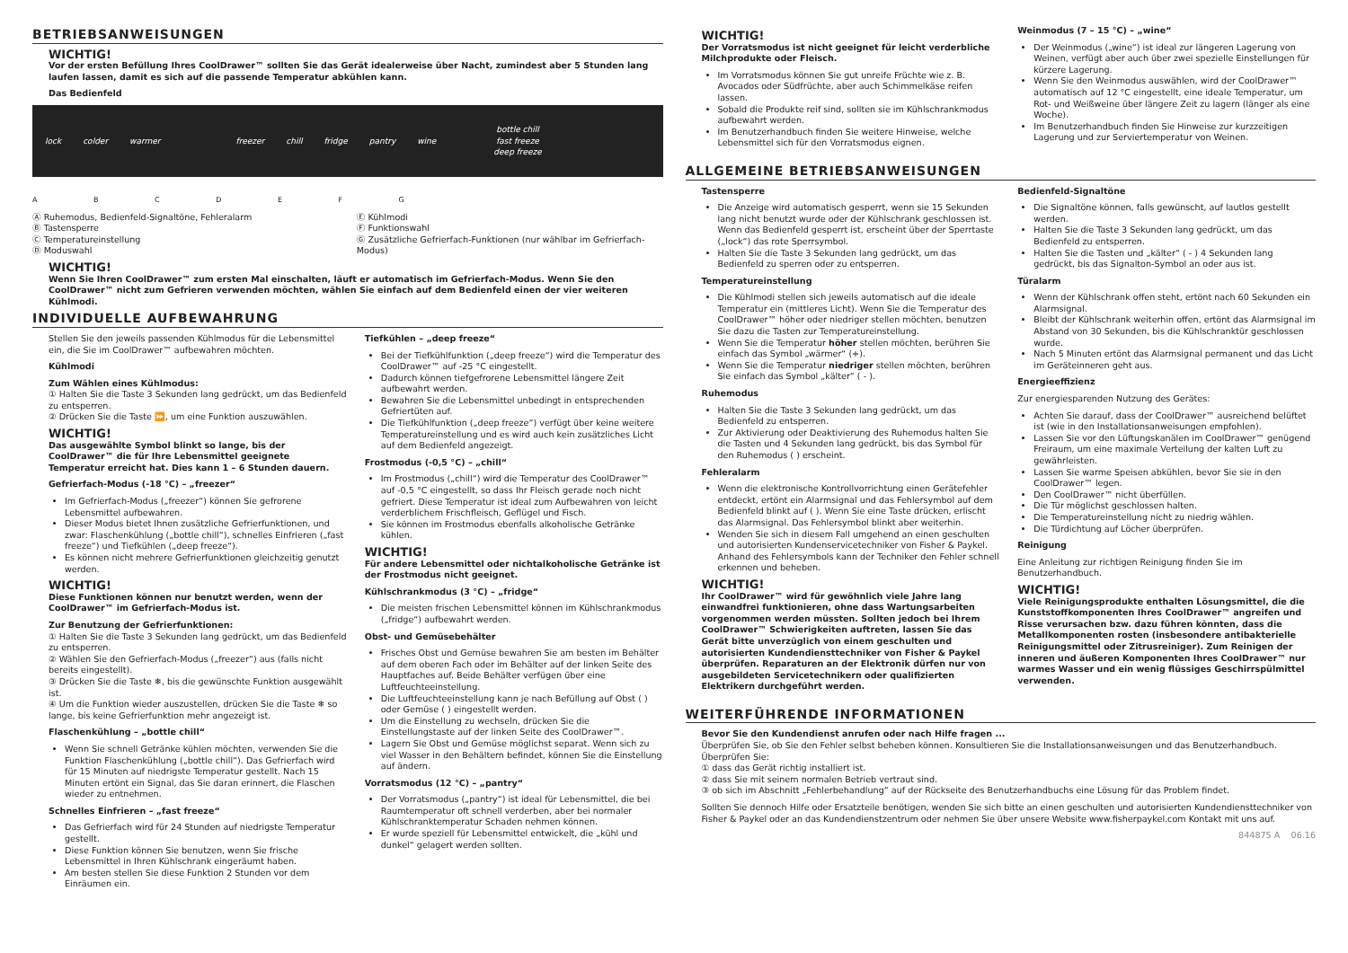BETRIEBSANWEISUNGEN
WICHTIG!
Vor der ersten Befüllung Ihres CoolDrawer™ sollten Sie das Gerät idealerweise über Nacht, zumindest aber 5 Stunden lang laufen lassen, damit es sich auf die passende Temperatur abkühlen kann.
Das Bedienfeld
lock colder warmer freezer chill fridge pantry wine bottle chill
fast freeze
deep freeze
A B C D E F G
Ⓐ Ruhemodus, Bedienfeld-Signaltöne, Fehleralarm
Ⓑ Tastensperre
Ⓒ Temperatureinstellung
Ⓓ Moduswahl
Ⓔ Kühlmodi
Ⓕ Funktionswahl
Ⓖ Zusätzliche Gefrierfach-Funktionen (nur wählbar im Gefrierfach-Modus)
WICHTIG!
Wenn Sie Ihren CoolDrawer™ zum ersten Mal einschalten, läuft er automatisch im Gefrierfach-Modus. Wenn Sie den CoolDrawer™ nicht zum Gefrieren verwenden möchten, wählen Sie einfach auf dem Bedienfeld einen der vier weiteren Kühlmodi.
INDIVIDUELLE AUFBEWAHRUNG
Stellen Sie den jeweils passenden Kühlmodus für die Lebensmittel ein, die Sie im CoolDrawer™ aufbewahren möchten.
Kühlmodi
Zum Wählen eines Kühlmodus:
① Halten Sie die Taste 3 Sekunden lang gedrückt, um das Bedienfeld zu entsperren.
② Drücken Sie die Taste ⏩, um eine Funktion auszuwählen.
WICHTIG!
Das ausgewählte Symbol blinkt so lange, bis der CoolDrawer™ die für Ihre Lebensmittel geeignete Temperatur erreicht hat. Dies kann 1 – 6 Stunden dauern.
Gefrierfach-Modus (-18 °C) – „freezer“
Im Gefrierfach-Modus („freezer“) können Sie gefrorene Lebensmittel aufbewahren.
Dieser Modus bietet Ihnen zusätzliche Gefrierfunktionen, und zwar: Flaschenkühlung („bottle chill“), schnelles Einfrieren („fast freeze“) und Tiefkühlen („deep freeze“).
Es können nicht mehrere Gefrierfunktionen gleichzeitig genutzt werden.
WICHTIG!
Diese Funktionen können nur benutzt werden, wenn der CoolDrawer™ im Gefrierfach-Modus ist.
Zur Benutzung der Gefrierfunktionen:
① Halten Sie die Taste 3 Sekunden lang gedrückt, um das Bedienfeld zu entsperren.
② Wählen Sie den Gefrierfach-Modus („freezer“) aus (falls nicht bereits eingestellt).
③ Drücken Sie die Taste ❄, bis die gewünschte Funktion ausgewählt ist.
④ Um die Funktion wieder auszustellen, drücken Sie die Taste ❄ so lange, bis keine Gefrierfunktion mehr angezeigt ist.
Flaschenkühlung – „bottle chill“
Wenn Sie schnell Getränke kühlen möchten, verwenden Sie die Funktion Flaschenkühlung („bottle chill“). Das Gefrierfach wird für 15 Minuten auf niedrigste Temperatur gestellt. Nach 15 Minuten ertönt ein Signal, das Sie daran erinnert, die Flaschen wieder zu entnehmen.
Schnelles Einfrieren – „fast freeze“
Das Gefrierfach wird für 24 Stunden auf niedrigste Temperatur gestellt.
Diese Funktion können Sie benutzen, wenn Sie frische Lebensmittel in Ihren Kühlschrank eingeräumt haben.
Am besten stellen Sie diese Funktion 2 Stunden vor dem Einräumen ein.
Tiefkühlen – „deep freeze“
Bei der Tiefkühlfunktion („deep freeze“) wird die Temperatur des CoolDrawer™ auf -25 °C eingestellt.
Dadurch können tiefgefrorene Lebensmittel längere Zeit aufbewahrt werden.
Bewahren Sie die Lebensmittel unbedingt in entsprechenden Gefriertüten auf.
Die Tiefkühlfunktion („deep freeze“) verfügt über keine weitere Temperatureinstellung und es wird auch kein zusätzliches Licht auf dem Bedienfeld angezeigt.
Frostmodus (-0,5 °C) – „chill“
Im Frostmodus („chill“) wird die Temperatur des CoolDrawer™ auf -0,5 °C eingestellt, so dass Ihr Fleisch gerade noch nicht gefriert. Diese Temperatur ist ideal zum Aufbewahren von leicht verderblichem Frischfleisch, Geflügel und Fisch.
Sie können im Frostmodus ebenfalls alkoholische Getränke kühlen.
WICHTIG!
Für andere Lebensmittel oder nichtalkoholische Getränke ist der Frostmodus nicht geeignet.
Kühlschrankmodus (3 °C) – „fridge“
Die meisten frischen Lebensmittel können im Kühlschrankmodus („fridge“) aufbewahrt werden.
Obst- und Gemüsebehälter
Frisches Obst und Gemüse bewahren Sie am besten im Behälter auf dem oberen Fach oder im Behälter auf der linken Seite des Hauptfaches auf. Beide Behälter verfügen über eine Luftfeuchteeinstellung.
Die Luftfeuchteeinstellung kann je nach Befüllung auf Obst ( ) oder Gemüse ( ) eingestellt werden.
Um die Einstellung zu wechseln, drücken Sie die Einstellungstaste auf der linken Seite des CoolDrawer™.
Lagern Sie Obst und Gemüse möglichst separat. Wenn sich zu viel Wasser in den Behältern befindet, können Sie die Einstellung auf ändern.
Vorratsmodus (12 °C) – „pantry“
Der Vorratsmodus („pantry“) ist ideal für Lebensmittel, die bei Raumtemperatur oft schnell verderben, aber bei normaler Kühlschranktemperatur Schaden nehmen können.
Er wurde speziell für Lebensmittel entwickelt, die „kühl und dunkel“ gelagert werden sollten.
WICHTIG!
Der Vorratsmodus ist nicht geeignet für leicht verderbliche Milchprodukte oder Fleisch.
Im Vorratsmodus können Sie gut unreife Früchte wie z. B. Avocados oder Südfrüchte, aber auch Schimmelkäse reifen lassen.
Sobald die Produkte reif sind, sollten sie im Kühlschrankmodus aufbewahrt werden.
Im Benutzerhandbuch finden Sie weitere Hinweise, welche Lebensmittel sich für den Vorratsmodus eignen.
Weinmodus (7 – 15 °C) – „wine“
Der Weinmodus („wine“) ist ideal zur längeren Lagerung von Weinen, verfügt aber auch über zwei spezielle Einstellungen für kürzere Lagerung.
Wenn Sie den Weinmodus auswählen, wird der CoolDrawer™ automatisch auf 12 °C eingestellt, eine ideale Temperatur, um Rot- und Weißweine über längere Zeit zu lagern (länger als eine Woche).
Im Benutzerhandbuch finden Sie Hinweise zur kurzzeitigen Lagerung und zur Serviertemperatur von Weinen.
ALLGEMEINE BETRIEBSANWEISUNGEN
Tastensperre
Die Anzeige wird automatisch gesperrt, wenn sie 15 Sekunden lang nicht benutzt wurde oder der Kühlschrank geschlossen ist. Wenn das Bedienfeld gesperrt ist, erscheint über der Sperrtaste („lock“) das rote Sperrsymbol.
Halten Sie die Taste 3 Sekunden lang gedrückt, um das Bedienfeld zu sperren oder zu entsperren.
Temperatureinstellung
Die Kühlmodi stellen sich jeweils automatisch auf die ideale Temperatur ein (mittleres Licht). Wenn Sie die Temperatur des CoolDrawer™ höher oder niedriger stellen möchten, benutzen Sie dazu die Tasten zur Temperatureinstellung.
Wenn Sie die Temperatur höher stellen möchten, berühren Sie einfach das Symbol „wärmer“ (+).
Wenn Sie die Temperatur niedriger stellen möchten, berühren Sie einfach das Symbol „kälter“ ( - ).
Ruhemodus
Halten Sie die Taste 3 Sekunden lang gedrückt, um das Bedienfeld zu entsperren.
Zur Aktivierung oder Deaktivierung des Ruhemodus halten Sie die Tasten und 4 Sekunden lang gedrückt, bis das Symbol für den Ruhemodus ( ) erscheint.
Fehleralarm
Wenn die elektronische Kontrollvorrichtung einen Gerätefehler entdeckt, ertönt ein Alarmsignal und das Fehlersymbol auf dem Bedienfeld blinkt auf ( ). Wenn Sie eine Taste drücken, erlischt das Alarmsignal. Das Fehlersymbol blinkt aber weiterhin.
Wenden Sie sich in diesem Fall umgehend an einen geschulten und autorisierten Kundenservicetechniker von Fisher & Paykel. Anhand des Fehlersymbols kann der Techniker den Fehler schnell erkennen und beheben.
WICHTIG!
Ihr CoolDrawer™ wird für gewöhnlich viele Jahre lang einwandfrei funktionieren, ohne dass Wartungsarbeiten vorgenommen werden müssten. Sollten jedoch bei Ihrem CoolDrawer™ Schwierigkeiten auftreten, lassen Sie das Gerät bitte unverzüglich von einem geschulten und autorisierten Kundendiensttechniker von Fisher & Paykel überprüfen. Reparaturen an der Elektronik dürfen nur von ausgebildeten Servicetechnikern oder qualifizierten Elektrikern durchgeführt werden.
Bedienfeld-Signaltöne
Die Signaltöne können, falls gewünscht, auf lautlos gestellt werden.
Halten Sie die Taste 3 Sekunden lang gedrückt, um das Bedienfeld zu entsperren.
Halten Sie die Tasten und „kälter“ ( - ) 4 Sekunden lang gedrückt, bis das Signalton-Symbol an oder aus ist.
Türalarm
Wenn der Kühlschrank offen steht, ertönt nach 60 Sekunden ein Alarmsignal.
Bleibt der Kühlschrank weiterhin offen, ertönt das Alarmsignal im Abstand von 30 Sekunden, bis die Kühlschranktür geschlossen wurde.
Nach 5 Minuten ertönt das Alarmsignal permanent und das Licht im Geräteinneren geht aus.
Energieeffizienz
Zur energiesparenden Nutzung des Gerätes:
Achten Sie darauf, dass der CoolDrawer™ ausreichend belüftet ist (wie in den Installationsanweisungen empfohlen).
Lassen Sie vor den Lüftungskanälen im CoolDrawer™ genügend Freiraum, um eine maximale Verteilung der kalten Luft zu gewährleisten.
Lassen Sie warme Speisen abkühlen, bevor Sie sie in den CoolDrawer™ legen.
Den CoolDrawer™ nicht überfüllen.
Die Tür möglichst geschlossen halten.
Die Temperatureinstellung nicht zu niedrig wählen.
Die Türdichtung auf Löcher überprüfen.
Reinigung
Eine Anleitung zur richtigen Reinigung finden Sie im Benutzerhandbuch.
WICHTIG!
Viele Reinigungsprodukte enthalten Lösungsmittel, die die Kunststoffkomponenten Ihres CoolDrawer™ angreifen und Risse verursachen bzw. dazu führen könnten, dass die Metallkomponenten rosten (insbesondere antibakterielle Reinigungsmittel oder Zitrusreiniger). Zum Reinigen der inneren und äußeren Komponenten Ihres CoolDrawer™ nur warmes Wasser und ein wenig flüssiges Geschirrspülmittel verwenden.
WEITERFÜHRENDE INFORMATIONEN
Bevor Sie den Kundendienst anrufen oder nach Hilfe fragen ...
Überprüfen Sie, ob Sie den Fehler selbst beheben können. Konsultieren Sie die Installationsanweisungen und das Benutzerhandbuch. Überprüfen Sie:
① dass das Gerät richtig installiert ist.
② dass Sie mit seinem normalen Betrieb vertraut sind.
③ ob sich im Abschnitt „Fehlerbehandlung“ auf der Rückseite des Benutzerhandbuchs eine Lösung für das Problem findet.
Sollten Sie dennoch Hilfe oder Ersatzteile benötigen, wenden Sie sich bitte an einen geschulten und autorisierten Kundendiensttechniker von Fisher & Paykel oder an das Kundendienstzentrum oder nehmen Sie über unsere Website www.fisherpaykel.com Kontakt mit uns auf.
844875 A 06.16